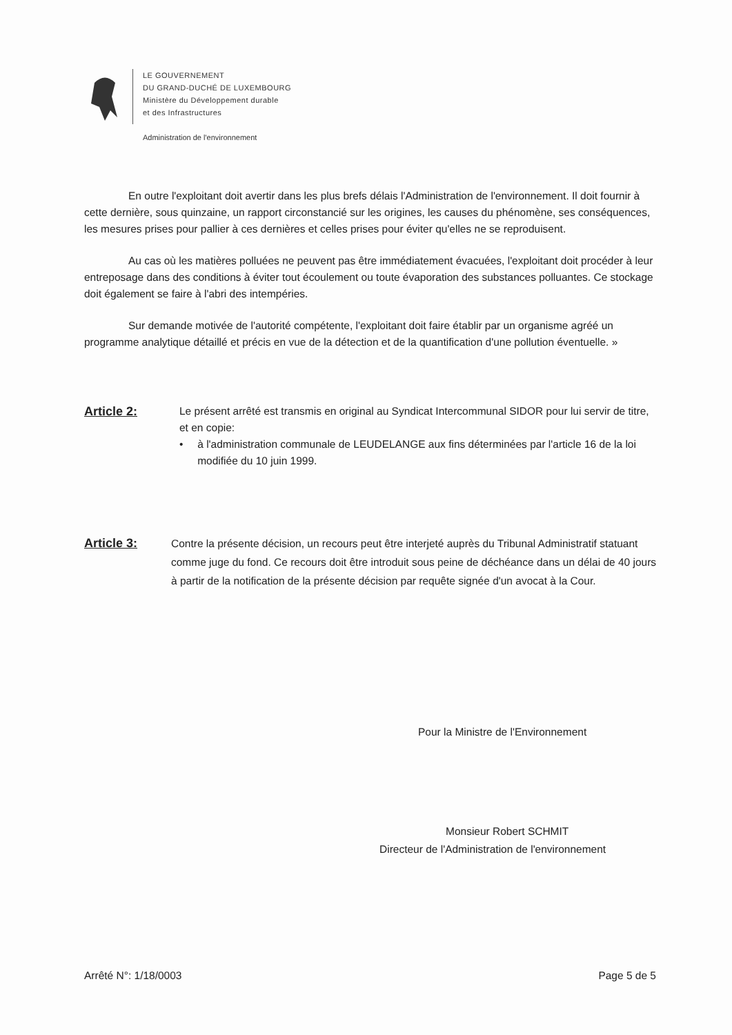LE GOUVERNEMENT
DU GRAND-DUCHÉ DE LUXEMBOURG
Ministère du Développement durable
et des Infrastructures
Administration de l'environnement
En outre l'exploitant doit avertir dans les plus brefs délais l'Administration de l'environnement. Il doit fournir à cette dernière, sous quinzaine, un rapport circonstancié sur les origines, les causes du phénomène, ses conséquences, les mesures prises pour pallier à ces dernières et celles prises pour éviter qu'elles ne se reproduisent.
Au cas où les matières polluées ne peuvent pas être immédiatement évacuées, l'exploitant doit procéder à leur entreposage dans des conditions à éviter tout écoulement ou toute évaporation des substances polluantes. Ce stockage doit également se faire à l'abri des intempéries.
Sur demande motivée de l'autorité compétente, l'exploitant doit faire établir par un organisme agréé un programme analytique détaillé et précis en vue de la détection et de la quantification d'une pollution éventuelle. »
Article 2:
Le présent arrêté est transmis en original au Syndicat Intercommunal SIDOR pour lui servir de titre, et en copie:
• à l'administration communale de LEUDELANGE aux fins déterminées par l'article 16 de la loi modifiée du 10 juin 1999.
Article 3:
Contre la présente décision, un recours peut être interjeté auprès du Tribunal Administratif statuant comme juge du fond. Ce recours doit être introduit sous peine de déchéance dans un délai de 40 jours à partir de la notification de la présente décision par requête signée d'un avocat à la Cour.
Pour la Ministre de l'Environnement
Monsieur Robert SCHMIT
Directeur de l'Administration de l'environnement
Arrêté N°: 1/18/0003 Page 5 de 5